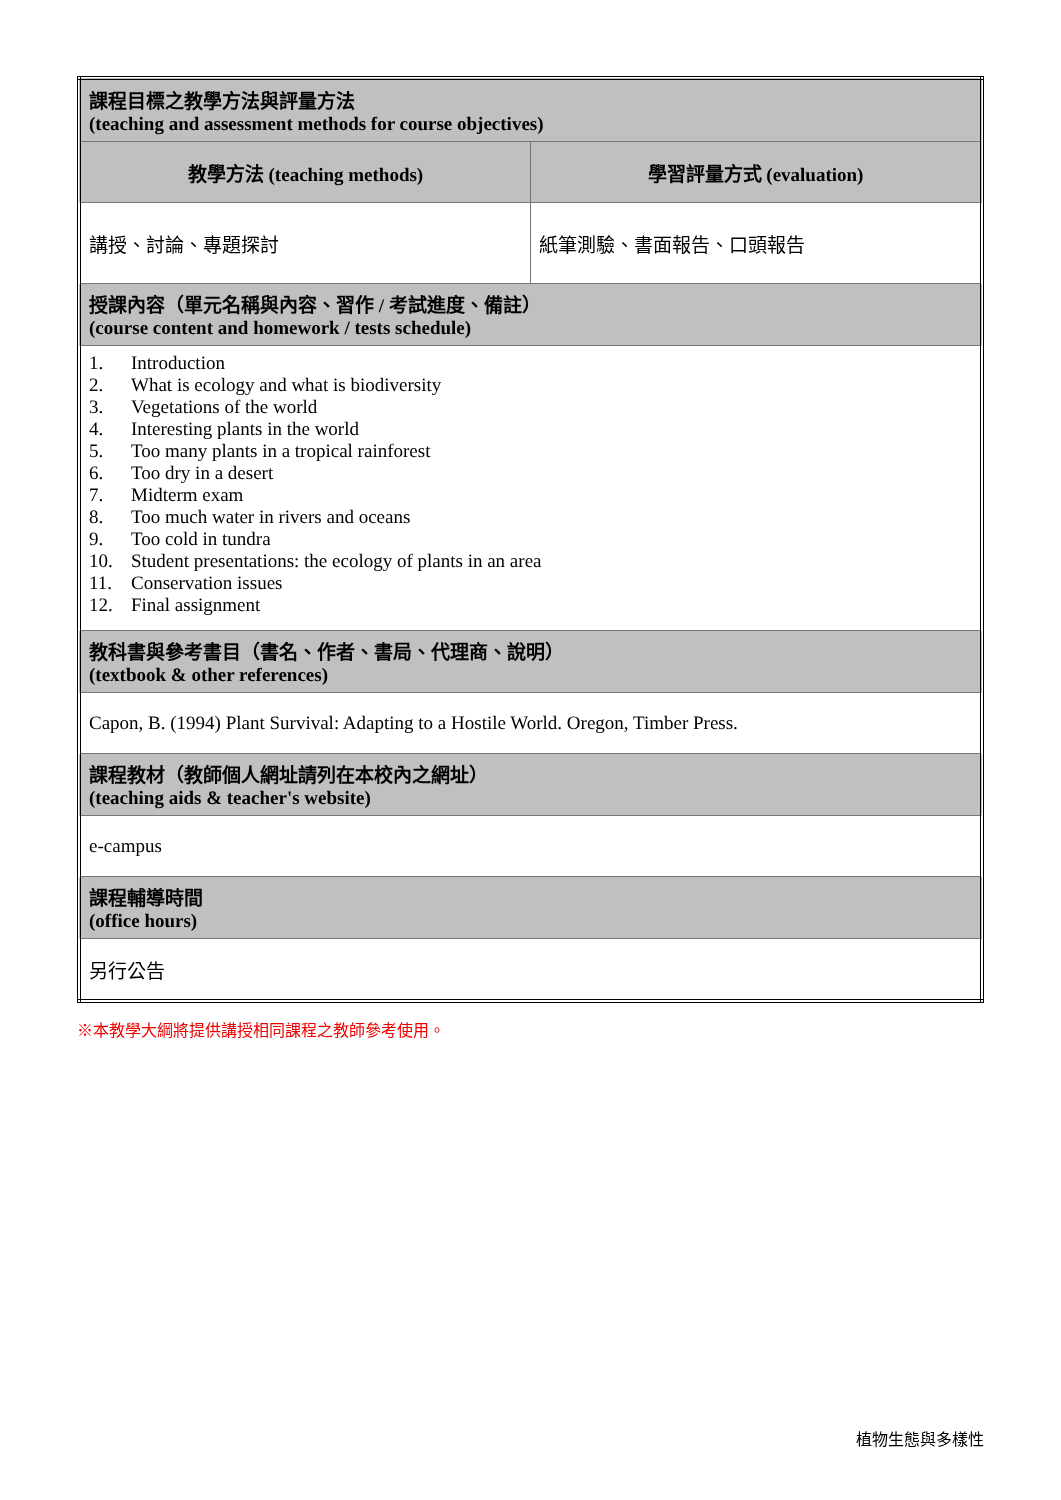| 課程目標之教學方法與評量方法 (teaching and assessment methods for course objectives) | |
| 教學方法 (teaching methods) | 學習評量方式 (evaluation) |
| 講授、討論、專題探討 | 紙筆測驗、書面報告、口頭報告 |
| 授課內容（單元名稱與內容、習作 / 考試進度、備註） (course content and homework / tests schedule) | |
| 1. Introduction 2. What is ecology and what is biodiversity 3. Vegetations of the world 4. Interesting plants in the world 5. Too many plants in a tropical rainforest 6. Too dry in a desert 7. Midterm exam 8. Too much water in rivers and oceans 9. Too cold in tundra 10. Student presentations: the ecology of plants in an area 11. Conservation issues 12. Final assignment | |
| 教科書與參考書目（書名、作者、書局、代理商、說明） (textbook & other references) | |
| Capon, B. (1994) Plant Survival: Adapting to a Hostile World. Oregon, Timber Press. | |
| 課程教材（教師個人網址請列在本校內之網址） (teaching aids & teacher's website) | |
| e-campus | |
| 課程輔導時間 (office hours) | |
| 另行公告 | |
※本教學大綱將提供講授相同課程之教師參考使用。
植物生態與多樣性